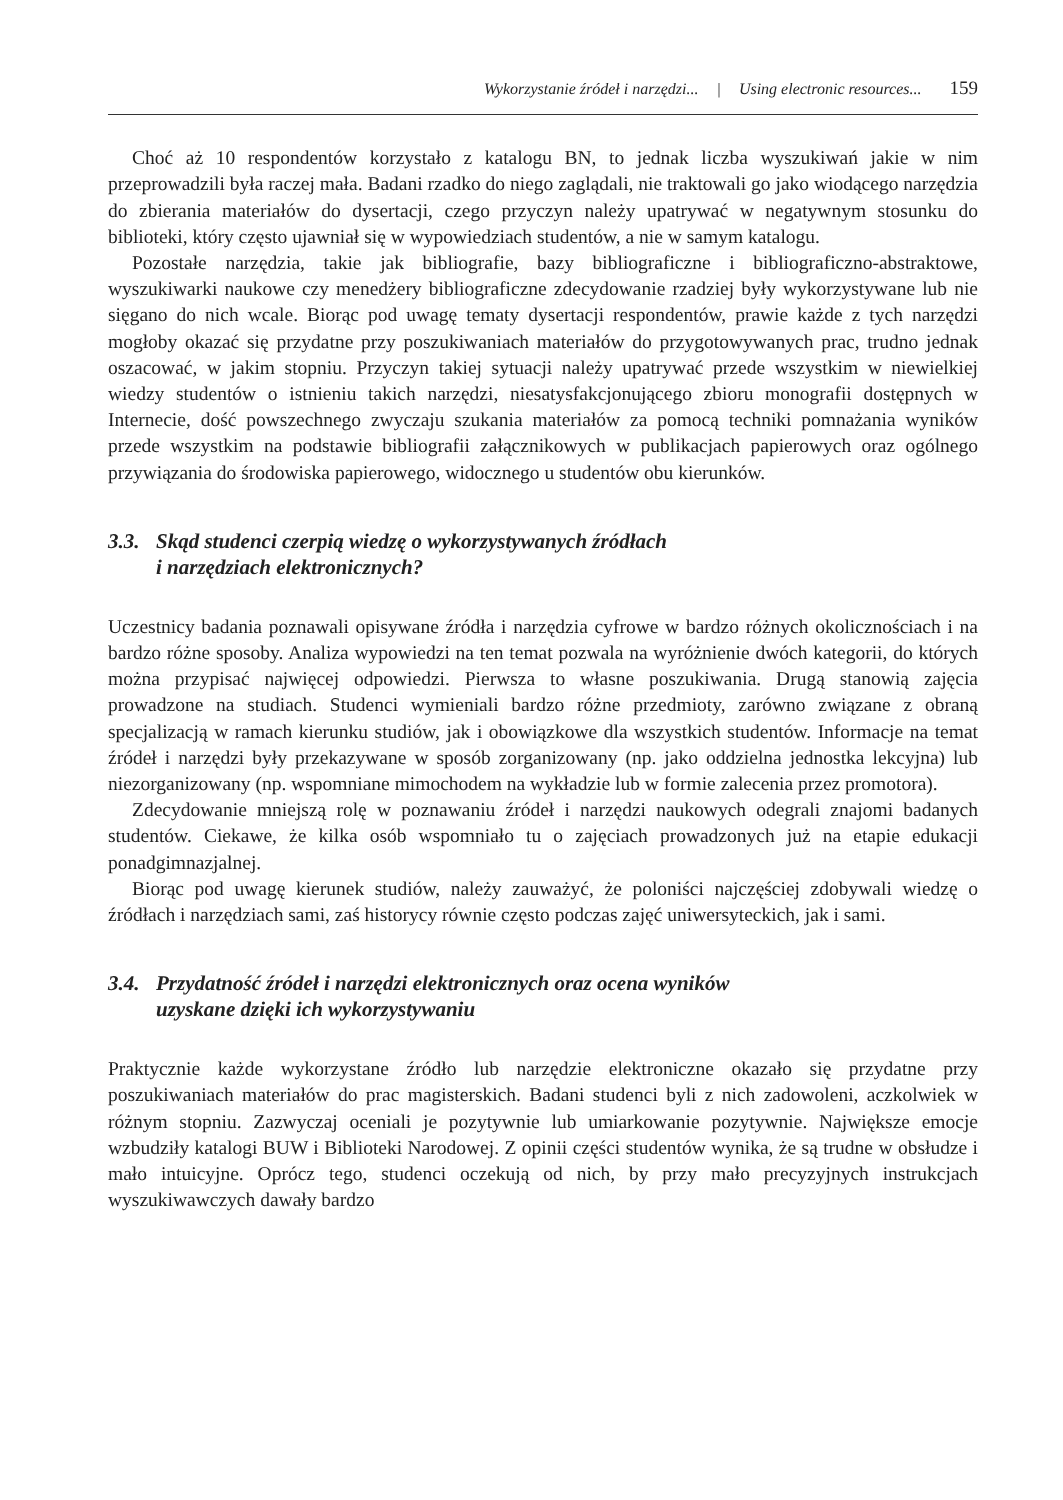Wykorzystanie źródeł i narzędzi... | Using electronic resources... 159
Choć aż 10 respondentów korzystało z katalogu BN, to jednak liczba wyszukiwań jakie w nim przeprowadzili była raczej mała. Badani rzadko do niego zaglądali, nie traktowali go jako wiodącego narzędzia do zbierania materiałów do dysertacji, czego przyczyn należy upatrywać w negatywnym stosunku do biblioteki, który często ujawniał się w wypowiedziach studentów, a nie w samym katalogu.
Pozostałe narzędzia, takie jak bibliografie, bazy bibliograficzne i bibliograficzno-abstraktowe, wyszukiwarki naukowe czy menedżery bibliograficzne zdecydowanie rzadziej były wykorzystywane lub nie sięgano do nich wcale. Biorąc pod uwagę tematy dysertacji respondentów, prawie każde z tych narzędzi mogłoby okazać się przydatne przy poszukiwaniach materiałów do przygotowywanych prac, trudno jednak oszacować, w jakim stopniu. Przyczyn takiej sytuacji należy upatrywać przede wszystkim w niewielkiej wiedzy studentów o istnieniu takich narzędzi, niesatysfakcjonującego zbioru monografii dostępnych w Internecie, dość powszechnego zwyczaju szukania materiałów za pomocą techniki pomnażania wyników przede wszystkim na podstawie bibliografii załącznikowych w publikacjach papierowych oraz ogólnego przywiązania do środowiska papierowego, widocznego u studentów obu kierunków.
3.3. Skąd studenci czerpią wiedzę o wykorzystywanych źródłach
i narzędziach elektronicznych?
Uczestnicy badania poznawali opisywane źródła i narzędzia cyfrowe w bardzo różnych okolicznościach i na bardzo różne sposoby. Analiza wypowiedzi na ten temat pozwala na wyróżnienie dwóch kategorii, do których można przypisać najwięcej odpowiedzi. Pierwsza to własne poszukiwania. Drugą stanowią zajęcia prowadzone na studiach. Studenci wymieniali bardzo różne przedmioty, zarówno związane z obraną specjalizacją w ramach kierunku studiów, jak i obowiązkowe dla wszystkich studentów. Informacje na temat źródeł i narzędzi były przekazywane w sposób zorganizowany (np. jako oddzielna jednostka lekcyjna) lub niezorganizowany (np. wspomniane mimochodem na wykładzie lub w formie zalecenia przez promotora).
Zdecydowanie mniejszą rolę w poznawaniu źródeł i narzędzi naukowych odegrali znajomi badanych studentów. Ciekawe, że kilka osób wspomniało tu o zajęciach prowadzonych już na etapie edukacji ponadgimnazjalnej.
Biorąc pod uwagę kierunek studiów, należy zauważyć, że poloniści najczęściej zdobywali wiedzę o źródłach i narzędziach sami, zaś historycy równie często podczas zajęć uniwersyteckich, jak i sami.
3.4. Przydatność źródeł i narzędzi elektronicznych oraz ocena wyników
uzyskane dzięki ich wykorzystywaniu
Praktycznie każde wykorzystane źródło lub narzędzie elektroniczne okazało się przydatne przy poszukiwaniach materiałów do prac magisterskich. Badani studenci byli z nich zadowoleni, aczkolwiek w różnym stopniu. Zazwyczaj oceniali je pozytywnie lub umiarkowanie pozytywnie. Największe emocje wzbudziły katalogi BUW i Biblioteki Narodowej. Z opinii części studentów wynika, że są trudne w obsłudze i mało intuicyjne. Oprócz tego, studenci oczekują od nich, by przy mało precyzyjnych instrukcjach wyszukiwawczych dawały bardzo